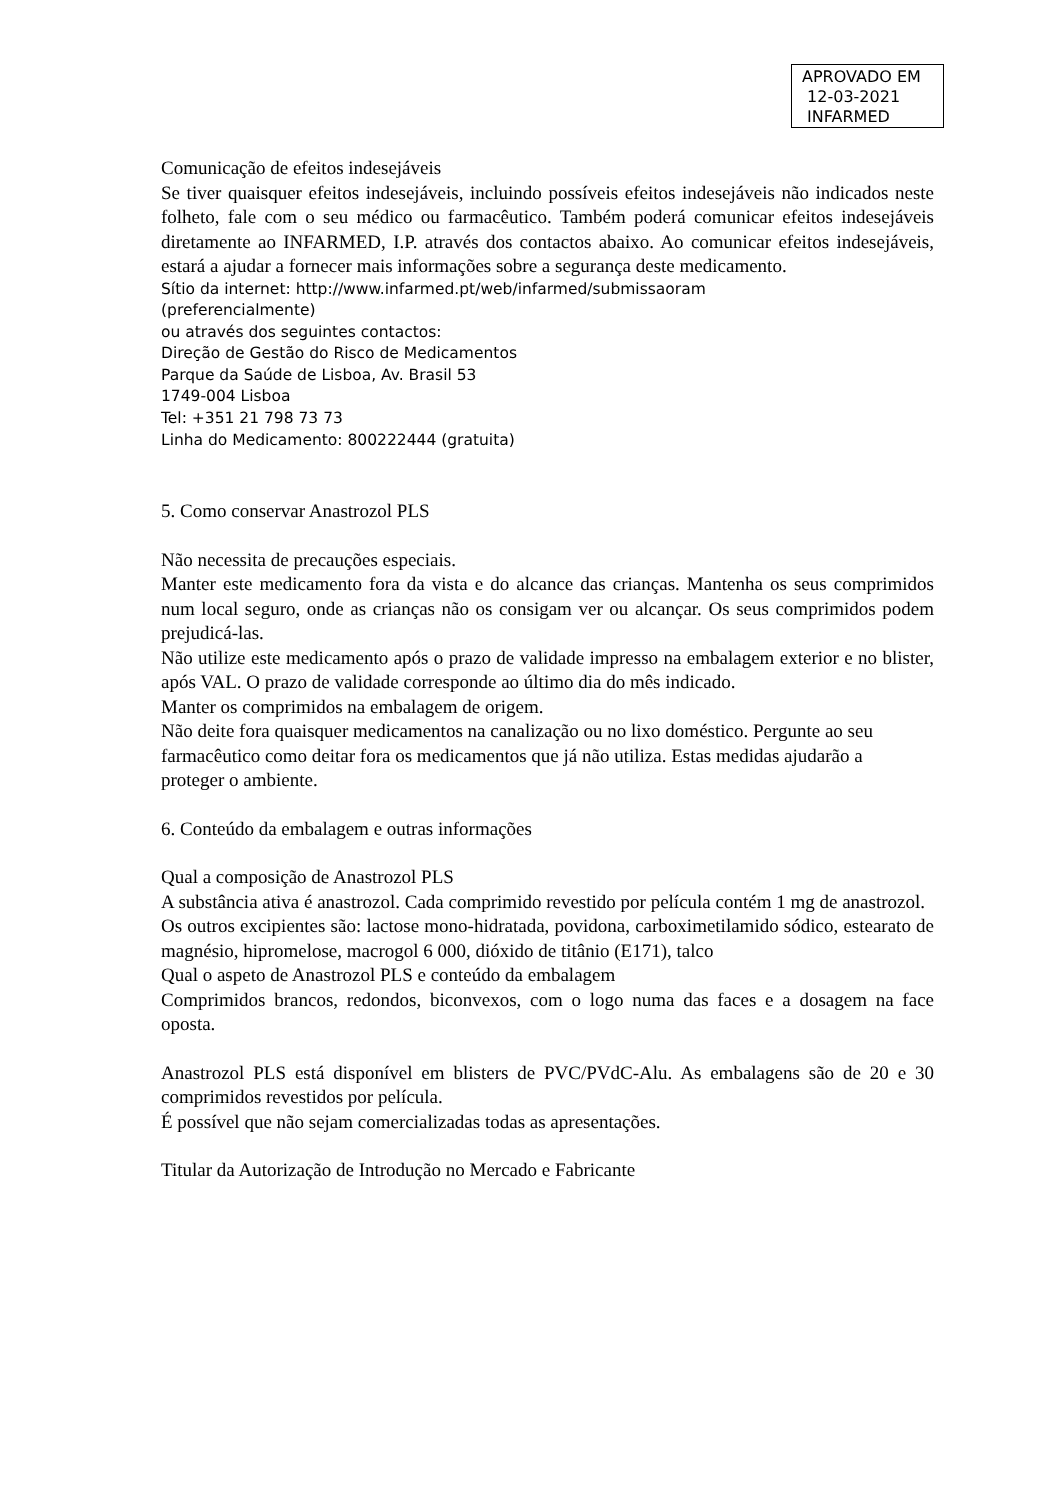APROVADO EM
12-03-2021
INFARMED
Comunicação de efeitos indesejáveis
Se tiver quaisquer efeitos indesejáveis, incluindo possíveis efeitos indesejáveis não indicados neste folheto, fale com o seu médico ou farmacêutico. Também poderá comunicar efeitos indesejáveis diretamente ao INFARMED, I.P. através dos contactos abaixo. Ao comunicar efeitos indesejáveis, estará a ajudar a fornecer mais informações sobre a segurança deste medicamento.
Sítio da internet: http://www.infarmed.pt/web/infarmed/submissaoram
(preferencialmente)
ou através dos seguintes contactos:
Direção de Gestão do Risco de Medicamentos
Parque da Saúde de Lisboa, Av. Brasil 53
1749-004 Lisboa
Tel: +351 21 798 73 73
Linha do Medicamento: 800222444 (gratuita)
5. Como conservar Anastrozol PLS
Não necessita de precauções especiais.
Manter este medicamento fora da vista e do alcance das crianças. Mantenha os seus comprimidos num local seguro, onde as crianças não os consigam ver ou alcançar. Os seus comprimidos podem prejudicá-las.
Não utilize este medicamento após o prazo de validade impresso na embalagem exterior e no blister, após VAL. O prazo de validade corresponde ao último dia do mês indicado.
Manter os comprimidos na embalagem de origem.
Não deite fora quaisquer medicamentos na canalização ou no lixo doméstico. Pergunte ao seu
farmacêutico como deitar fora os medicamentos que já não utiliza. Estas medidas ajudarão a
proteger o ambiente.
6. Conteúdo da embalagem e outras informações
Qual a composição de Anastrozol PLS
A substância ativa é anastrozol. Cada comprimido revestido por película contém 1 mg de anastrozol.
Os outros excipientes são: lactose mono-hidratada, povidona, carboximetilamido sódico, estearato de magnésio, hipromelose, macrogol 6 000, dióxido de titânio (E171), talco
Qual o aspeto de Anastrozol PLS e conteúdo da embalagem
Comprimidos brancos, redondos, biconvexos, com o logo numa das faces e a dosagem na face oposta.
Anastrozol PLS está disponível em blisters de PVC/PVdC-Alu. As embalagens são de 20 e 30 comprimidos revestidos por película.
É possível que não sejam comercializadas todas as apresentações.
Titular da Autorização de Introdução no Mercado e Fabricante